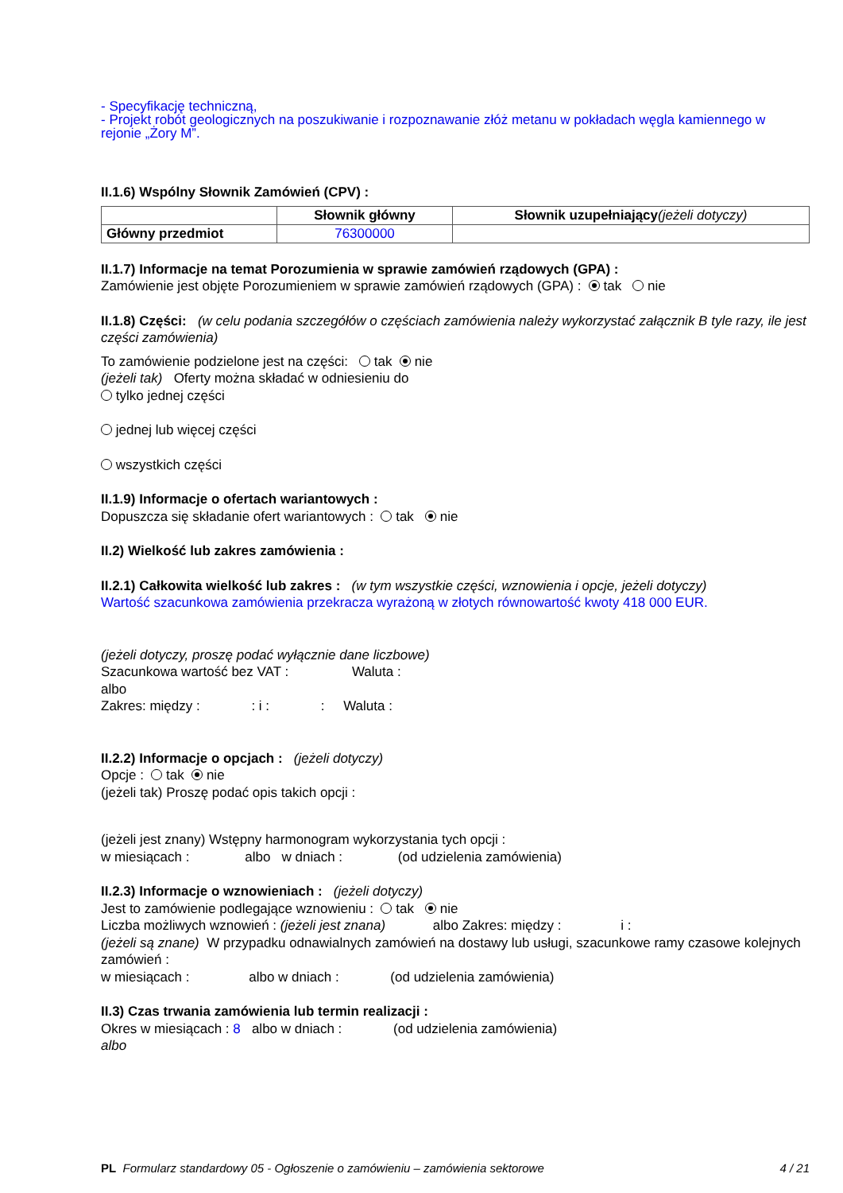- Specyfikację techniczną,
- Projekt robót geologicznych na poszukiwanie i rozpoznawanie złóż metanu w pokładach węgla kamiennego w rejonie „Żory M”.
II.1.6) Wspólny Słownik Zamówień (CPV) :
| | Słownik główny | Słownik uzupełniający (jeżeli dotyczy) |
| --- | --- | --- |
| Główny przedmiot | 76300000 | |
II.1.7) Informacje na temat Porozumienia w sprawie zamówień rządowych (GPA) :
Zamówienie jest objęte Porozumieniem w sprawie zamówień rządowych (GPA) : tak nie
II.1.8) Części: (w celu podania szczegółów o częściach zamówienia należy wykorzystać załącznik B tyle razy, ile jest części zamówienia)
To zamówienie podzielone jest na części: tak nie
(jeżeli tak) Oferty można składać w odniesieniu do
tylko jednej części
jednej lub więcej części
wszystkich części
II.1.9) Informacje o ofertach wariantowych :
Dopuszcza się składanie ofert wariantowych : tak nie
II.2) Wielkość lub zakres zamówienia :
II.2.1) Całkowita wielkość lub zakres : (w tym wszystkie części, wznowienia i opcje, jeżeli dotyczy)
Wartość szacunkowa zamówienia przekracza wyrażoną w złotych równowartość kwoty 418 000 EUR.
(jeżeli dotyczy, proszę podać wyłącznie dane liczbowe)
Szacunkowa wartość bez VAT : Waluta :
albo
Zakres: między : : i : : Waluta :
II.2.2) Informacje o opcjach : (jeżeli dotyczy)
Opcje : tak nie
(jeżeli tak) Proszę podać opis takich opcji :
(jeżeli jest znany) Wstępny harmonogram wykorzystania tych opcji :
w miesiącach : albo w dniach : (od udzielenia zamówienia)
II.2.3) Informacje o wznowieniach : (jeżeli dotyczy)
Jest to zamówienie podlegające wznowieniu : tak nie
Liczba możliwych wznowień : (jeżeli jest znana) albo Zakres: między : i :
(jeżeli są znane) W przypadku odnawialnych zamówień na dostawy lub usługi, szacunkowe ramy czasowe kolejnych zamówień :
w miesiącach : albo w dniach : (od udzielenia zamówienia)
II.3) Czas trwania zamówienia lub termin realizacji :
Okres w miesiącach : 8 albo w dniach : (od udzielenia zamówienia)
albo
PL Formularz standardowy 05 - Ogłoszenie o zamówieniu – zamówienia sektorowe 4 / 21